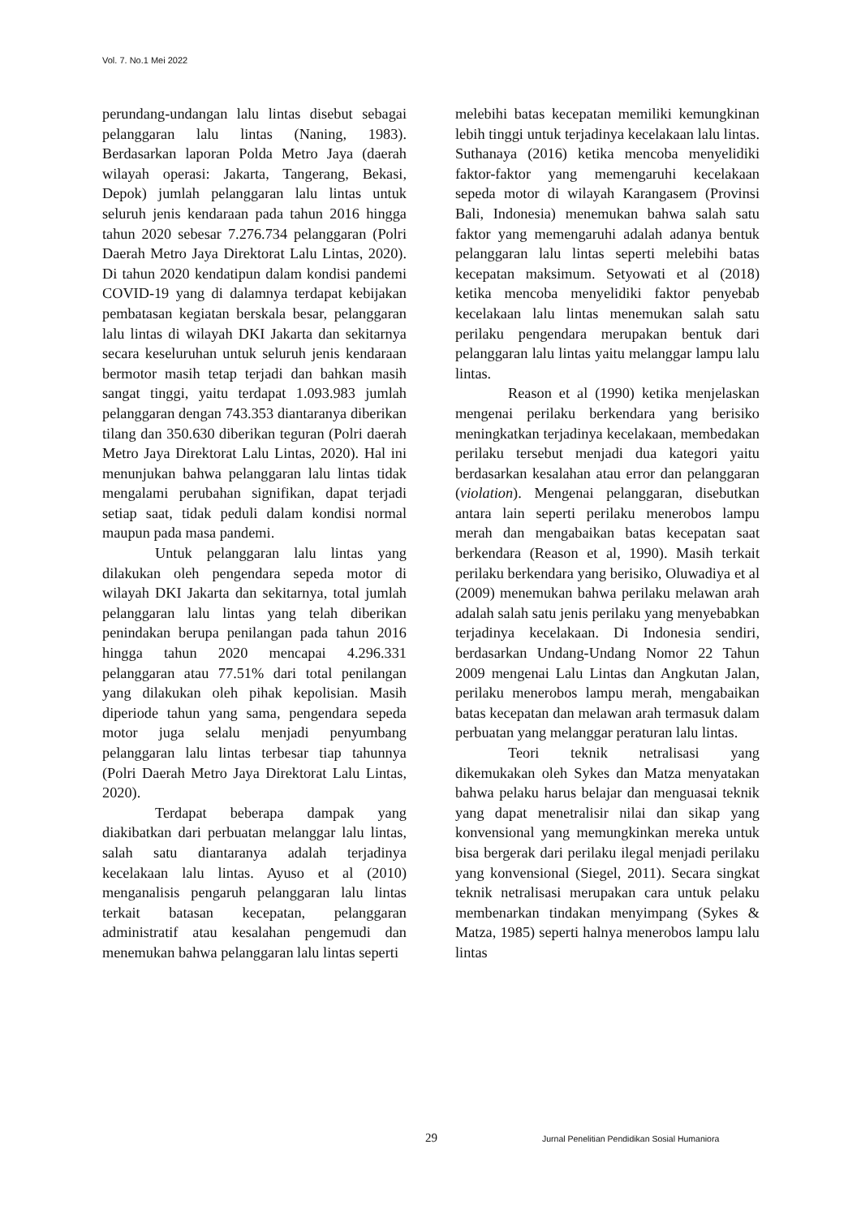Vol. 7. No.1 Mei 2022
perundang-undangan lalu lintas disebut sebagai pelanggaran lalu lintas (Naning, 1983). Berdasarkan laporan Polda Metro Jaya (daerah wilayah operasi: Jakarta, Tangerang, Bekasi, Depok) jumlah pelanggaran lalu lintas untuk seluruh jenis kendaraan pada tahun 2016 hingga tahun 2020 sebesar 7.276.734 pelanggaran (Polri Daerah Metro Jaya Direktorat Lalu Lintas, 2020). Di tahun 2020 kendatipun dalam kondisi pandemi COVID-19 yang di dalamnya terdapat kebijakan pembatasan kegiatan berskala besar, pelanggaran lalu lintas di wilayah DKI Jakarta dan sekitarnya secara keseluruhan untuk seluruh jenis kendaraan bermotor masih tetap terjadi dan bahkan masih sangat tinggi, yaitu terdapat 1.093.983 jumlah pelanggaran dengan 743.353 diantaranya diberikan tilang dan 350.630 diberikan teguran (Polri daerah Metro Jaya Direktorat Lalu Lintas, 2020). Hal ini menunjukan bahwa pelanggaran lalu lintas tidak mengalami perubahan signifikan, dapat terjadi setiap saat, tidak peduli dalam kondisi normal maupun pada masa pandemi.
Untuk pelanggaran lalu lintas yang dilakukan oleh pengendara sepeda motor di wilayah DKI Jakarta dan sekitarnya, total jumlah pelanggaran lalu lintas yang telah diberikan penindakan berupa penilangan pada tahun 2016 hingga tahun 2020 mencapai 4.296.331 pelanggaran atau 77.51% dari total penilangan yang dilakukan oleh pihak kepolisian. Masih diperiode tahun yang sama, pengendara sepeda motor juga selalu menjadi penyumbang pelanggaran lalu lintas terbesar tiap tahunnya (Polri Daerah Metro Jaya Direktorat Lalu Lintas, 2020).
Terdapat beberapa dampak yang diakibatkan dari perbuatan melanggar lalu lintas, salah satu diantaranya adalah terjadinya kecelakaan lalu lintas. Ayuso et al (2010) menganalisis pengaruh pelanggaran lalu lintas terkait batasan kecepatan, pelanggaran administratif atau kesalahan pengemudi dan menemukan bahwa pelanggaran lalu lintas seperti
melebihi batas kecepatan memiliki kemungkinan lebih tinggi untuk terjadinya kecelakaan lalu lintas. Suthanaya (2016) ketika mencoba menyelidiki faktor-faktor yang memengaruhi kecelakaan sepeda motor di wilayah Karangasem (Provinsi Bali, Indonesia) menemukan bahwa salah satu faktor yang memengaruhi adalah adanya bentuk pelanggaran lalu lintas seperti melebihi batas kecepatan maksimum. Setyowati et al (2018) ketika mencoba menyelidiki faktor penyebab kecelakaan lalu lintas menemukan salah satu perilaku pengendara merupakan bentuk dari pelanggaran lalu lintas yaitu melanggar lampu lalu lintas.
Reason et al (1990) ketika menjelaskan mengenai perilaku berkendara yang berisiko meningkatkan terjadinya kecelakaan, membedakan perilaku tersebut menjadi dua kategori yaitu berdasarkan kesalahan atau error dan pelanggaran (violation). Mengenai pelanggaran, disebutkan antara lain seperti perilaku menerobos lampu merah dan mengabaikan batas kecepatan saat berkendara (Reason et al, 1990). Masih terkait perilaku berkendara yang berisiko, Oluwadiya et al (2009) menemukan bahwa perilaku melawan arah adalah salah satu jenis perilaku yang menyebabkan terjadinya kecelakaan. Di Indonesia sendiri, berdasarkan Undang-Undang Nomor 22 Tahun 2009 mengenai Lalu Lintas dan Angkutan Jalan, perilaku menerobos lampu merah, mengabaikan batas kecepatan dan melawan arah termasuk dalam perbuatan yang melanggar peraturan lalu lintas.
Teori teknik netralisasi yang dikemukakan oleh Sykes dan Matza menyatakan bahwa pelaku harus belajar dan menguasai teknik yang dapat menetralisir nilai dan sikap yang konvensional yang memungkinkan mereka untuk bisa bergerak dari perilaku ilegal menjadi perilaku yang konvensional (Siegel, 2011). Secara singkat teknik netralisasi merupakan cara untuk pelaku membenarkan tindakan menyimpang (Sykes & Matza, 1985) seperti halnya menerobos lampu lalu lintas
29 Jurnal Penelitian Pendidikan Sosial Humaniora